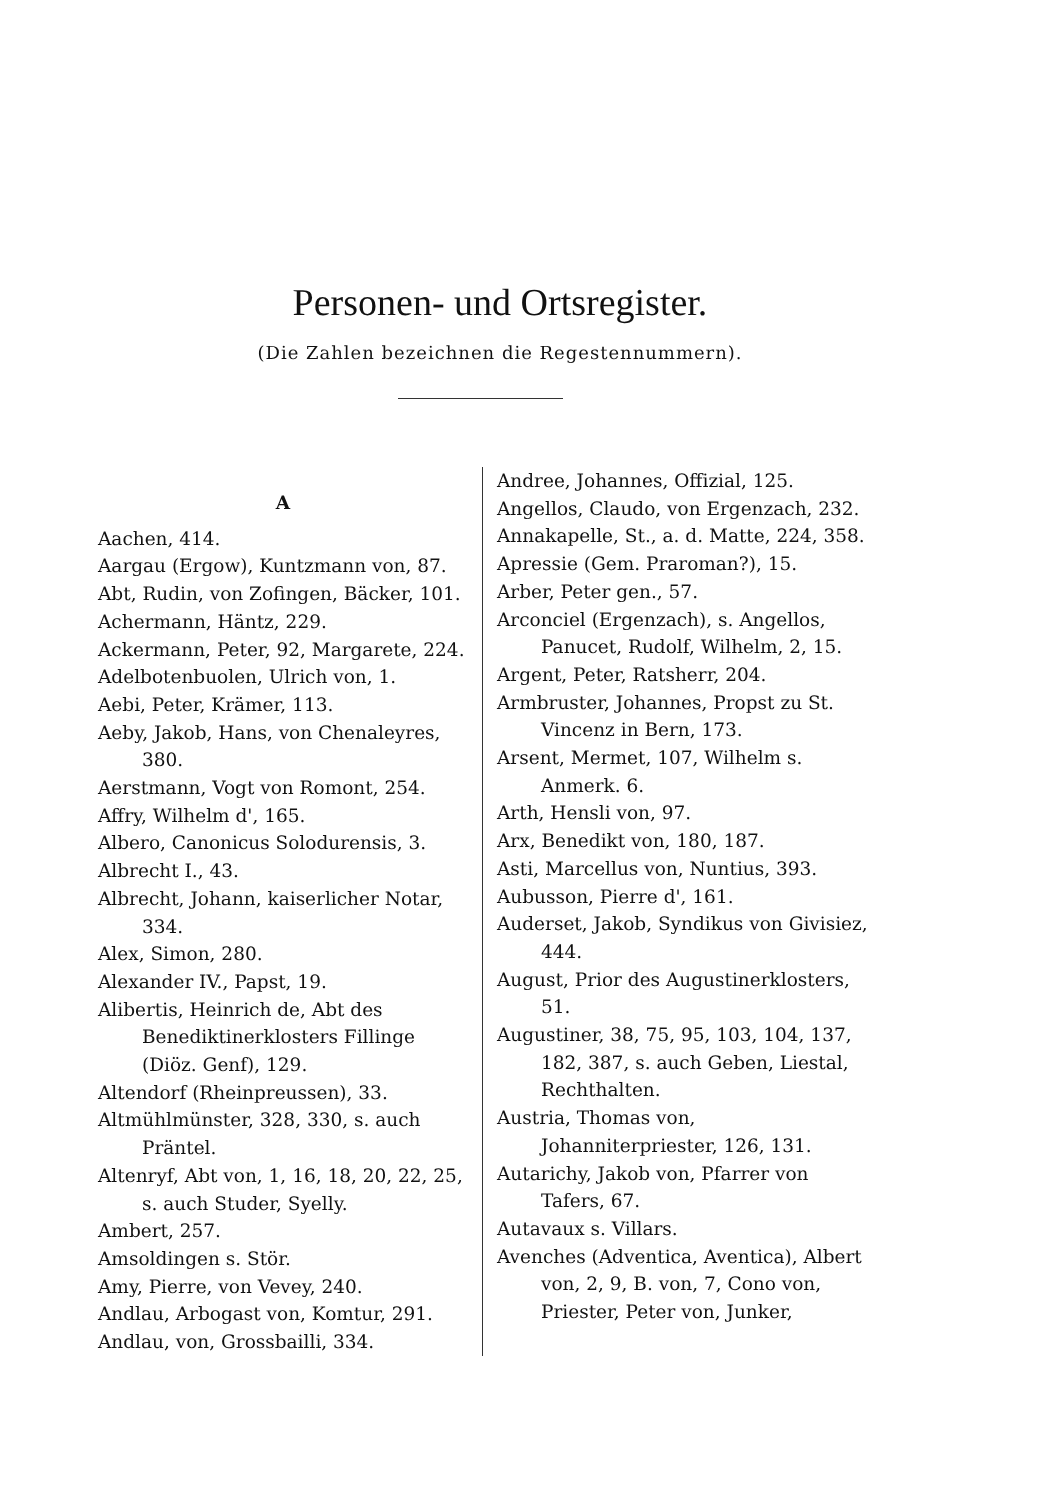Personen- und Ortsregister.
(Die Zahlen bezeichnen die Regestennummern).
A
Aachen, 414.
Aargau (Ergow), Kuntzmann von, 87.
Abt, Rudin, von Zofingen, Bäcker, 101.
Achermann, Häntz, 229.
Ackermann, Peter, 92, Margarete, 224.
Adelbotenbuolen, Ulrich von, 1.
Aebi, Peter, Krämer, 113.
Aeby, Jakob, Hans, von Chenaleyres, 380.
Aerstmann, Vogt von Romont, 254.
Affry, Wilhelm d', 165.
Albero, Canonicus Solodurensis, 3.
Albrecht I., 43.
Albrecht, Johann, kaiserlicher Notar, 334.
Alex, Simon, 280.
Alexander IV., Papst, 19.
Alibertis, Heinrich de, Abt des Benediktinerklosters Fillinge (Diöz. Genf), 129.
Altendorf (Rheinpreussen), 33.
Altmühlmünster, 328, 330, s. auch Präntel.
Altenryf, Abt von, 1, 16, 18, 20, 22, 25, s. auch Studer, Syelly.
Ambert, 257.
Amsoldingen s. Stör.
Amy, Pierre, von Vevey, 240.
Andlau, Arbogast von, Komtur, 291.
Andlau, von, Grossbailli, 334.
Andree, Johannes, Offizial, 125.
Angellos, Claudo, von Ergenzach, 232.
Annakapelle, St., a. d. Matte, 224, 358.
Apressie (Gem. Praroman?), 15.
Arber, Peter gen., 57.
Arconciel (Ergenzach), s. Angellos, Panucet, Rudolf, Wilhelm, 2, 15.
Argent, Peter, Ratsherr, 204.
Armbruster, Johannes, Propst zu St. Vincenz in Bern, 173.
Arsent, Mermet, 107, Wilhelm s. Anmerk. 6.
Arth, Hensli von, 97.
Arx, Benedikt von, 180, 187.
Asti, Marcellus von, Nuntius, 393.
Aubusson, Pierre d', 161.
Auderset, Jakob, Syndikus von Givisiez, 444.
August, Prior des Augustinerklosters, 51.
Augustiner, 38, 75, 95, 103, 104, 137, 182, 387, s. auch Geben, Liestal, Rechthalten.
Austria, Thomas von, Johanniterpriester, 126, 131.
Autarichy, Jakob von, Pfarrer von Tafers, 67.
Autavaux s. Villars.
Avenches (Adventica, Aventica), Albert von, 2, 9, B. von, 7, Cono von, Priester, Peter von, Junker,